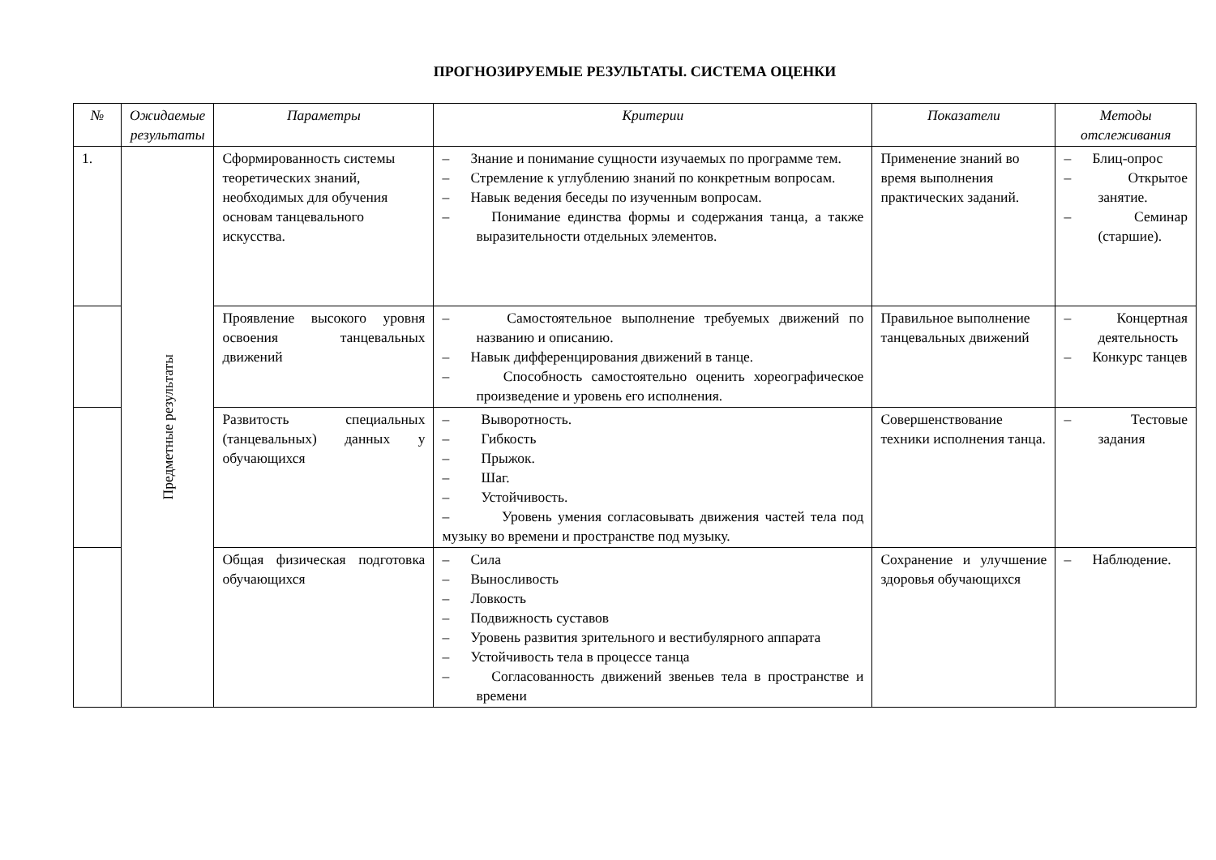ПРОГНОЗИРУЕМЫЕ РЕЗУЛЬТАТЫ. СИСТЕМА ОЦЕНКИ
| № | Ожидаемые результаты | Параметры | Критерии | Показатели | Методы отслеживания |
| --- | --- | --- | --- | --- | --- |
| 1. | Предметные результаты | Сформированность системы теоретических знаний, необходимых для обучения основам танцевального искусства. | – Знание и понимание сущности изучаемых по программе тем. – Стремление к углублению знаний по конкретным вопросам. – Навык ведения беседы по изученным вопросам. – Понимание единства формы и содержания танца, а также выразительности отдельных элементов. | Применение знаний во время выполнения практических заданий. | – Блиц-опрос – Открытое занятие. – Семинар (старшие). |
| | | Проявление высокого уровня освоения танцевальных движений | – Самостоятельное выполнение требуемых движений по названию и описанию. – Навык дифференцирования движений в танце. – Способность самостоятельно оценить хореографическое произведение и уровень его исполнения. | Правильное выполнение танцевальных движений | – Концертная деятельность – Конкурс танцев |
| | | Развитость специальных (танцевальных) данных у обучающихся | – Выворотность. – Гибкость – Прыжок. – Шаг. – Устойчивость. – Уровень умения согласовывать движения частей тела под музыку во времени и пространстве под музыку. | Совершенствование техники исполнения танца. | – Тестовые задания |
| | | Общая физическая подготовка обучающихся | – Сила – Выносливость – Ловкость – Подвижность суставов – Уровень развития зрительного и вестибулярного аппарата – Устойчивость тела в процессе танца – Согласованность движений звеньев тела в пространстве и времени | Сохранение и улучшение здоровья обучающихся | – Наблюдение. |